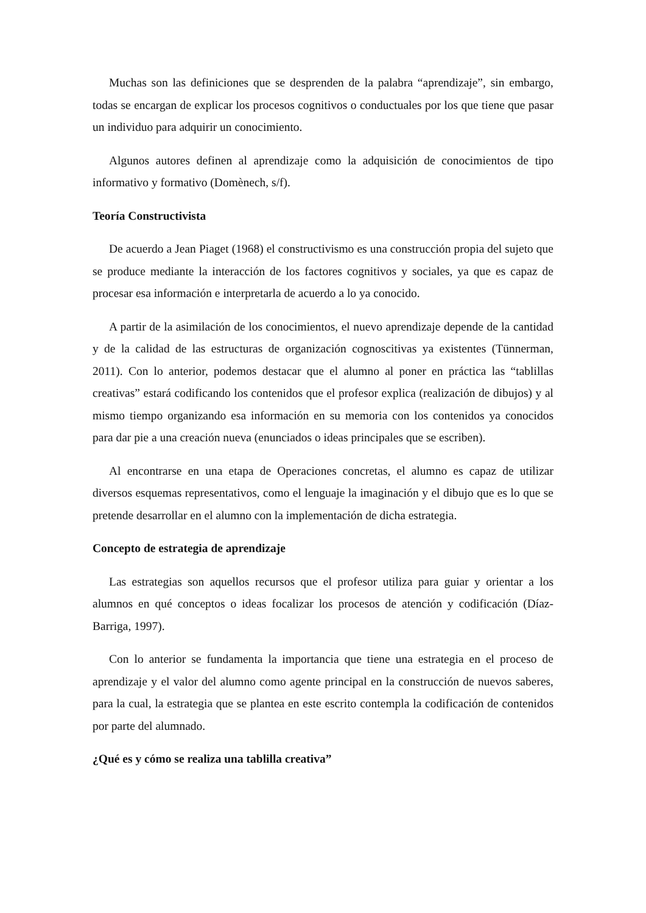Muchas son las definiciones que se desprenden de la palabra “aprendizaje”, sin embargo, todas se encargan de explicar los procesos cognitivos o conductuales por los que tiene que pasar un individuo para adquirir un conocimiento.
Algunos autores definen al aprendizaje como la adquisición de conocimientos de tipo informativo y formativo (Domènech, s/f).
Teoría Constructivista
De acuerdo a Jean Piaget (1968) el constructivismo es una construcción propia del sujeto que se produce mediante la interacción de los factores cognitivos y sociales, ya que es capaz de procesar esa información e interpretarla de acuerdo a lo ya conocido.
A partir de la asimilación de los conocimientos, el nuevo aprendizaje depende de la cantidad y de la calidad de las estructuras de organización cognoscitivas ya existentes (Tünnerman, 2011). Con lo anterior, podemos destacar que el alumno al poner en práctica las “tablillas creativas” estará codificando los contenidos que el profesor explica (realización de dibujos) y al mismo tiempo organizando esa información en su memoria con los contenidos ya conocidos para dar pie a una creación nueva (enunciados o ideas principales que se escriben).
Al encontrarse en una etapa de Operaciones concretas, el alumno es capaz de utilizar diversos esquemas representativos, como el lenguaje la imaginación y el dibujo que es lo que se pretende desarrollar en el alumno con la implementación de dicha estrategia.
Concepto de estrategia de aprendizaje
Las estrategias son aquellos recursos que el profesor utiliza para guiar y orientar a los alumnos en qué conceptos o ideas focalizar los procesos de atención y codificación (Díaz-Barriga, 1997).
Con lo anterior se fundamenta la importancia que tiene una estrategia en el proceso de aprendizaje y el valor del alumno como agente principal en la construcción de nuevos saberes, para la cual, la estrategia que se plantea en este escrito contempla la codificación de contenidos por parte del alumnado.
¿Qué es y cómo se realiza una tablilla creativa”